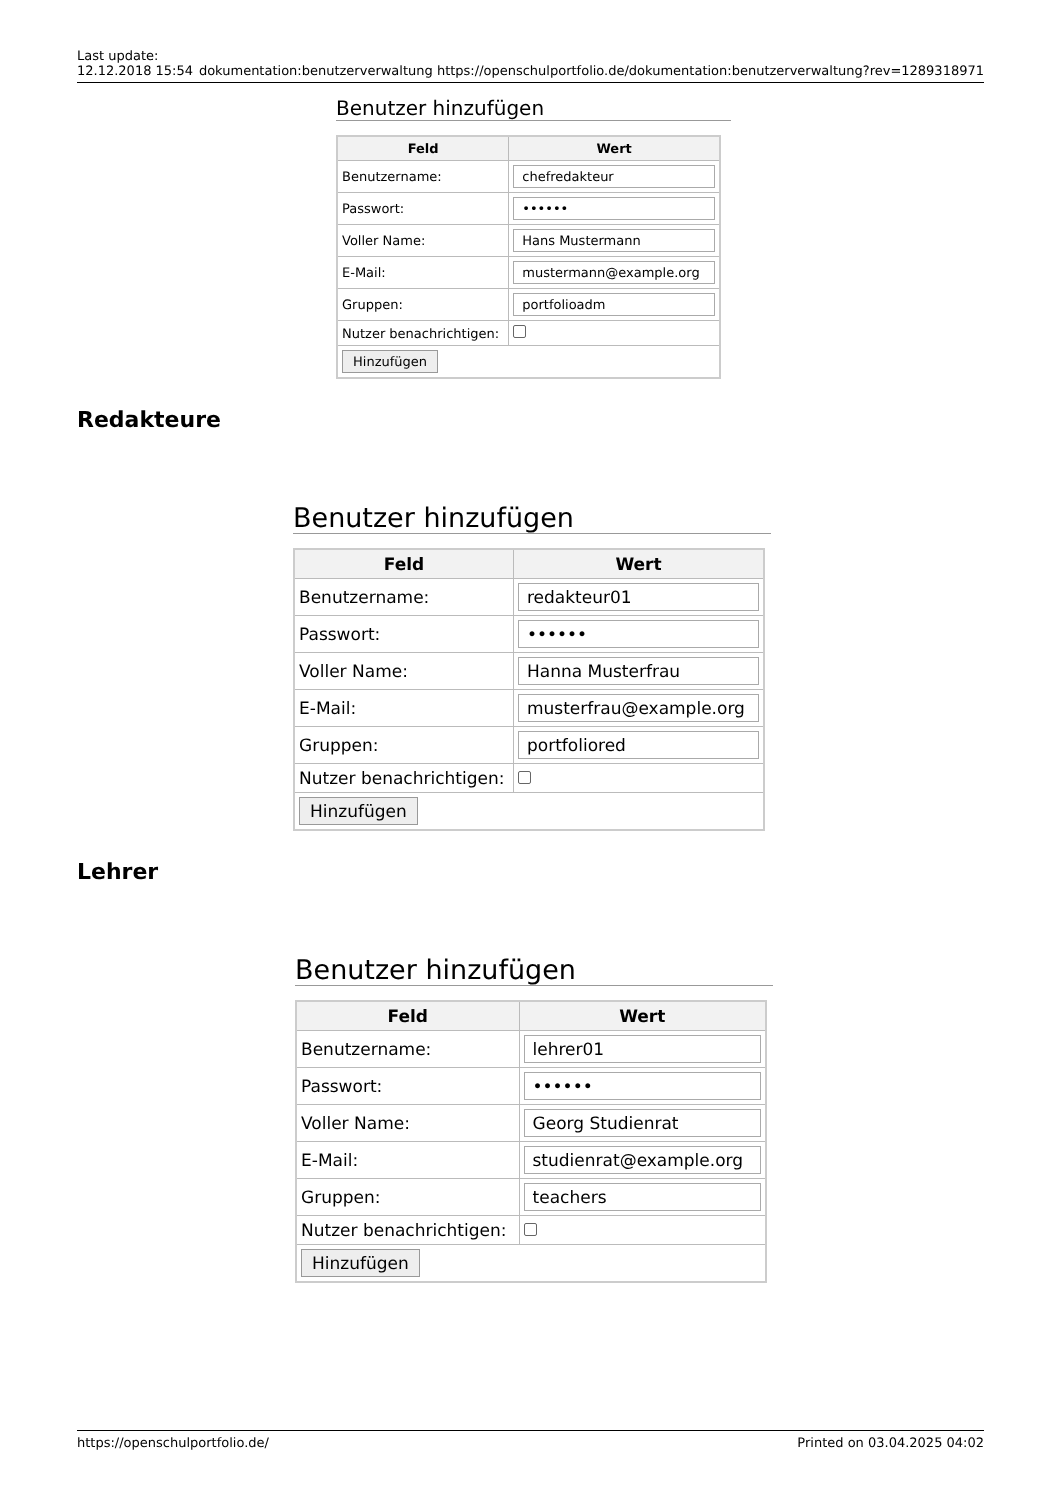Last update:
12.12.2018 15:54
dokumentation:benutzerverwaltung https://openschulportfolio.de/dokumentation:benutzerverwaltung?rev=1289318971
Benutzer hinzufügen
| Feld | Wert |
| --- | --- |
| Benutzername: | chefredakteur |
| Passwort: | •••••• |
| Voller Name: | Hans Mustermann |
| E-Mail: | mustermann@example.org |
| Gruppen: | portfolioadm |
| Nutzer benachrichtigen: | |
| Hinzufügen | |
Redakteure
Benutzer hinzufügen
| Feld | Wert |
| --- | --- |
| Benutzername: | redakteur01 |
| Passwort: | •••••• |
| Voller Name: | Hanna Musterfrau |
| E-Mail: | musterfrau@example.org |
| Gruppen: | portfoliored |
| Nutzer benachrichtigen: | |
| Hinzufügen | |
Lehrer
Benutzer hinzufügen
| Feld | Wert |
| --- | --- |
| Benutzername: | lehrer01 |
| Passwort: | •••••• |
| Voller Name: | Georg Studienrat |
| E-Mail: | studienrat@example.org |
| Gruppen: | teachers |
| Nutzer benachrichtigen: | |
| Hinzufügen | |
https://openschulportfolio.de/ Printed on 03.04.2025 04:02